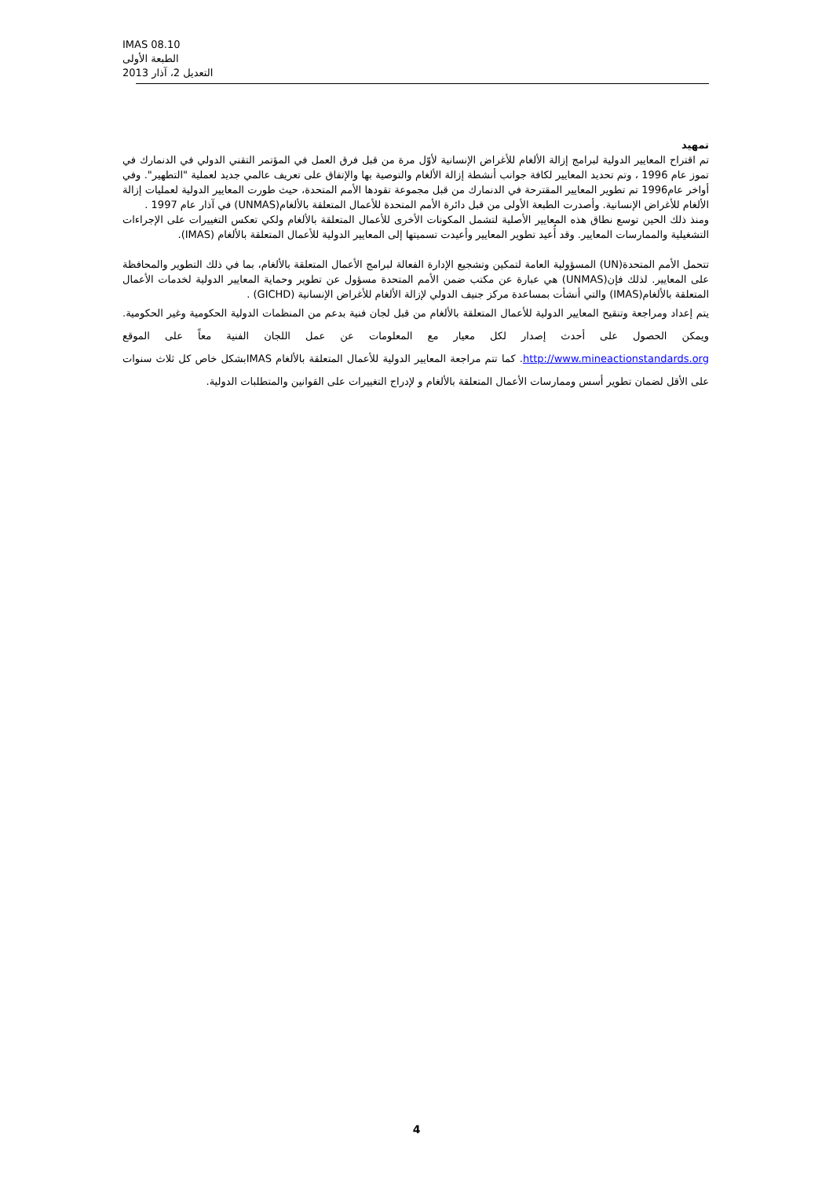IMAS 08.10
الطبعة الأولى
التعديل 2، آذار 2013
تمهيد
تم اقتراح المعايير الدولية لبرامج إزالة الألغام للأغراض الإنسانية لأوّل مرة من قبل فرق العمل في المؤتمر التقني الدولي في الدنمارك في تموز عام 1996 ، وتم تحديد المعايير لكافة جوانب أنشطة إزالة الألغام والتوصية بها والإتفاق على تعريف عالمي جديد لعملية "التطهير". وفي أواخر عام1996 تم تطوير المعايير المقترحة في الدنمارك من قبل مجموعة تقودها الأمم المتحدة، حيث طورت المعايير الدولية لعمليات إزالة الألغام للأغراض الإنسانية. وأصدرت الطبعة الأولى من قبل دائرة الأمم المتحدة للأعمال المتعلقة بالألغام(UNMAS) في آذار عام 1997 .
ومنذ ذلك الحين توسع نطاق هذه المعايير الأصلية لتشمل المكونات الأخرى للأعمال المتعلقة بالألغام ولكي تعكس التغييرات على الإجراءات التشغيلية والممارسات المعايير. وقد أُعيد تطوير المعايير وأعيدت تسميتها إلى المعايير الدولية للأعمال المتعلقة بالألغام (IMAS).
تتحمل الأمم المتحدة(UN) المسؤولية العامة لتمكين وتشجيع الإدارة الفعالة لبرامج الأعمال المتعلقة بالألغام، بما في ذلك التطوير والمحافظة على المعايير. لذلك فإن(UNMAS) هي عبارة عن مكتب ضمن الأمم المتحدة مسؤول عن تطوير وحماية المعايير الدولية لخدمات الأعمال المتعلقة بالألغام(IMAS) والتي أنشأت بمساعدة مركز جنيف الدولي لإزالة الألغام للأغراض الإنسانية (GICHD) .
يتم إعداد ومراجعة وتنقيح المعايير الدولية للأعمال المتعلقة بالألغام من قبل لجان فنية بدعم من المنظمات الدولية الحكومية وغير الحكومية. ويمكن الحصول على أحدث إصدار لكل معيار مع المعلومات عن عمل اللجان الفنية معاً على الموقع http://www.mineactionstandards.org. كما تتم مراجعة المعايير الدولية للأعمال المتعلقة بالألغام IMASبشكل خاص كل ثلاث سنوات على الأقل لضمان تطوير أسس وممارسات الأعمال المتعلقة بالألغام و لإدراج التغييرات على القوانين والمتطلبات الدولية.
4